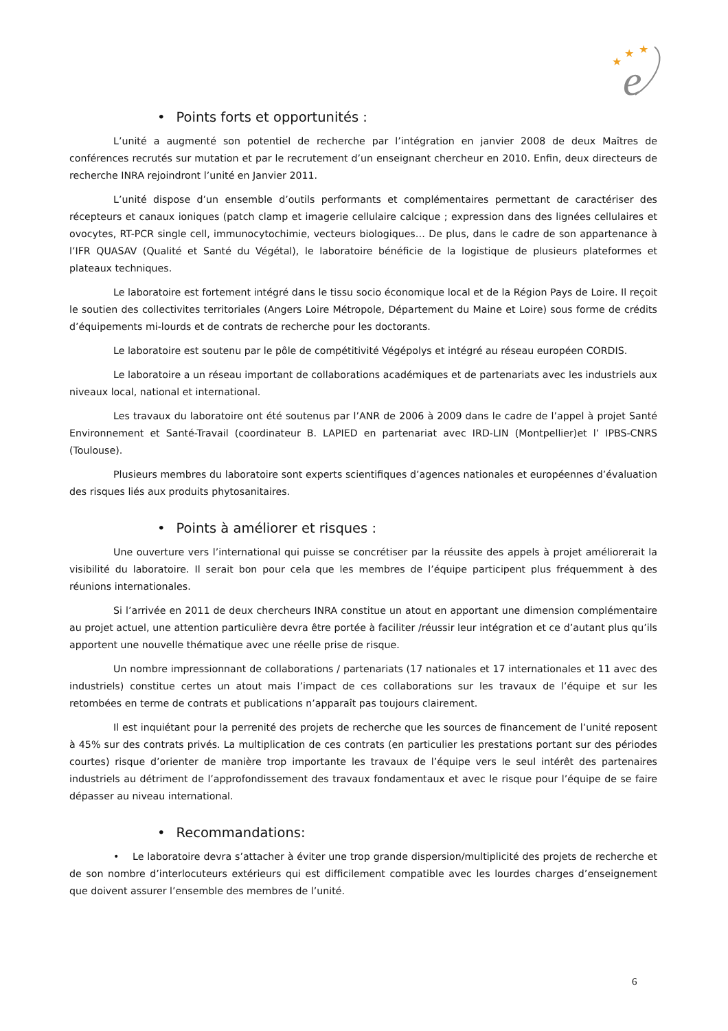★
★
★
e
• Points forts et opportunités :
L’unité a augmenté son potentiel de recherche par l’intégration en janvier 2008 de deux Maîtres de conférences recrutés sur mutation et par le recrutement d’un enseignant chercheur en 2010. Enfin, deux directeurs de recherche INRA rejoindront l’unité en Janvier 2011.
L’unité dispose d’un ensemble d’outils performants et complémentaires permettant de caractériser des récepteurs et canaux ioniques (patch clamp et imagerie cellulaire calcique ; expression dans des lignées cellulaires et ovocytes, RT-PCR single cell, immunocytochimie, vecteurs biologiques… De plus, dans le cadre de son appartenance à l’IFR QUASAV (Qualité et Santé du Végétal), le laboratoire bénéficie de la logistique de plusieurs plateformes et plateaux techniques.
Le laboratoire est fortement intégré dans le tissu socio économique local et de la Région Pays de Loire. Il reçoit le soutien des collectivites territoriales (Angers Loire Métropole, Département du Maine et Loire) sous forme de crédits d’équipements mi-lourds et de contrats de recherche pour les doctorants.
Le laboratoire est soutenu par le pôle de compétitivité Végépolys et intégré au réseau européen CORDIS.
Le laboratoire a un réseau important de collaborations académiques et de partenariats avec les industriels aux niveaux local, national et international.
Les travaux du laboratoire ont été soutenus par l’ANR de 2006 à 2009 dans le cadre de l’appel à projet Santé Environnement et Santé-Travail (coordinateur B. LAPIED en partenariat avec IRD-LIN (Montpellier)et l’ IPBS-CNRS (Toulouse).
Plusieurs membres du laboratoire sont experts scientifiques d’agences nationales et européennes d’évaluation des risques liés aux produits phytosanitaires.
• Points à améliorer et risques :
Une ouverture vers l’international qui puisse se concrétiser par la réussite des appels à projet améliorerait la visibilité du laboratoire. Il serait bon pour cela que les membres de l’équipe participent plus fréquemment à des réunions internationales.
Si l’arrivée en 2011 de deux chercheurs INRA constitue un atout en apportant une dimension complémentaire au projet actuel, une attention particulière devra être portée à faciliter /réussir leur intégration et ce d’autant plus qu’ils apportent une nouvelle thématique avec une réelle prise de risque.
Un nombre impressionnant de collaborations / partenariats (17 nationales et 17 internationales et 11 avec des industriels) constitue certes un atout mais l’impact de ces collaborations sur les travaux de l’équipe et sur les retombées en terme de contrats et publications n’apparaît pas toujours clairement.
Il est inquiétant pour la perrenité des projets de recherche que les sources de financement de l’unité reposent à 45% sur des contrats privés. La multiplication de ces contrats (en particulier les prestations portant sur des périodes courtes) risque d’orienter de manière trop importante les travaux de l’équipe vers le seul intérêt des partenaires industriels au détriment de l’approfondissement des travaux fondamentaux et avec le risque pour l’équipe de se faire dépasser au niveau international.
• Recommandations:
• Le laboratoire devra s’attacher à éviter une trop grande dispersion/multiplicité des projets de recherche et de son nombre d’interlocuteurs extérieurs qui est difficilement compatible avec les lourdes charges d’enseignement que doivent assurer l’ensemble des membres de l’unité.
6